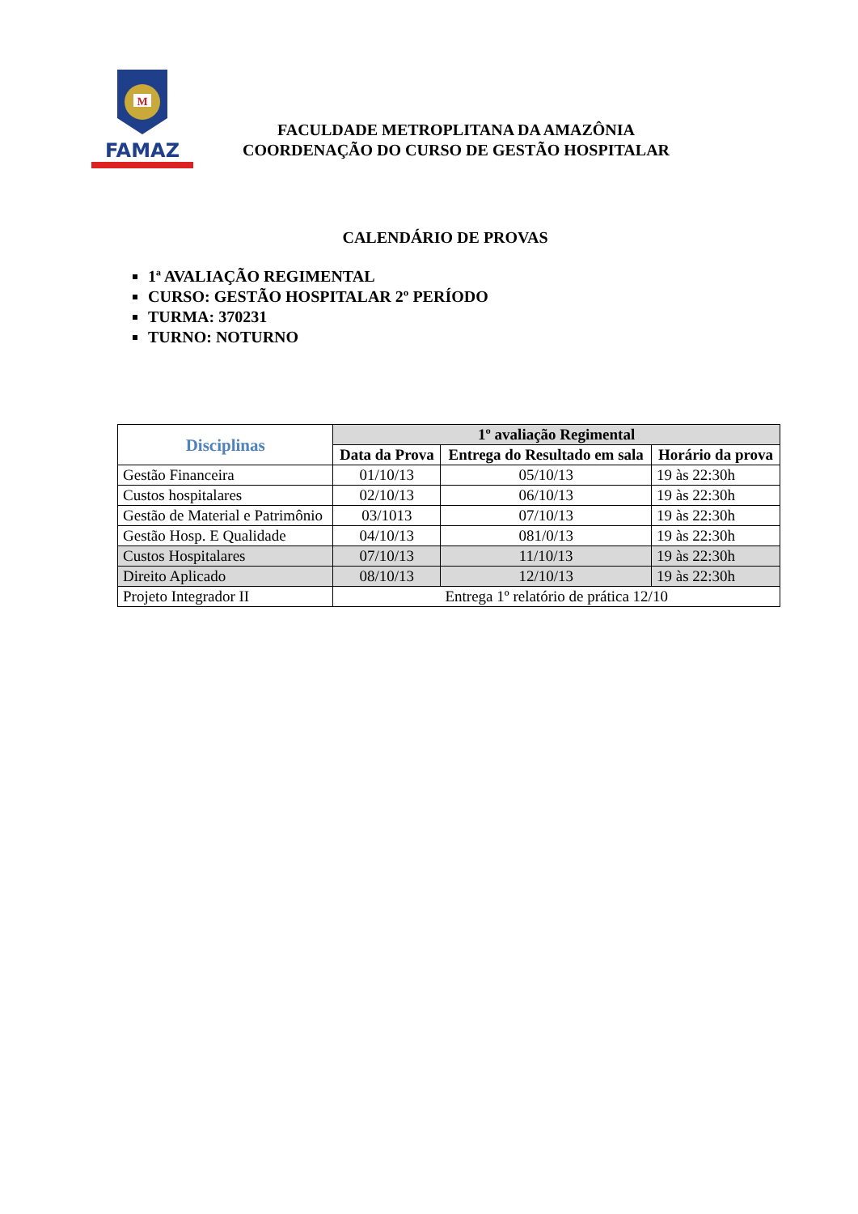M
FAMAZ
FACULDADE METROPLITANA DA AMAZÔNIA
COORDENAÇÃO DO CURSO DE GESTÃO HOSPITALAR
CALENDÁRIO DE PROVAS
1ª AVALIAÇÃO REGIMENTAL
CURSO: GESTÃO HOSPITALAR 2º PERÍODO
TURMA: 370231
TURNO: NOTURNO
| Disciplinas | 1º avaliação Regimental | | |
| --- | --- | --- | --- |
| | Data da Prova | Entrega do Resultado em sala | Horário da prova |
| Gestão Financeira | 01/10/13 | 05/10/13 | 19 às 22:30h |
| Custos hospitalares | 02/10/13 | 06/10/13 | 19 às 22:30h |
| Gestão de Material e Patrimônio | 03/1013 | 07/10/13 | 19 às 22:30h |
| Gestão Hosp. E Qualidade | 04/10/13 | 081/0/13 | 19 às 22:30h |
| Custos Hospitalares | 07/10/13 | 11/10/13 | 19 às 22:30h |
| Direito Aplicado | 08/10/13 | 12/10/13 | 19 às 22:30h |
| Projeto Integrador II | Entrega 1º relatório de prática 12/10 | | |